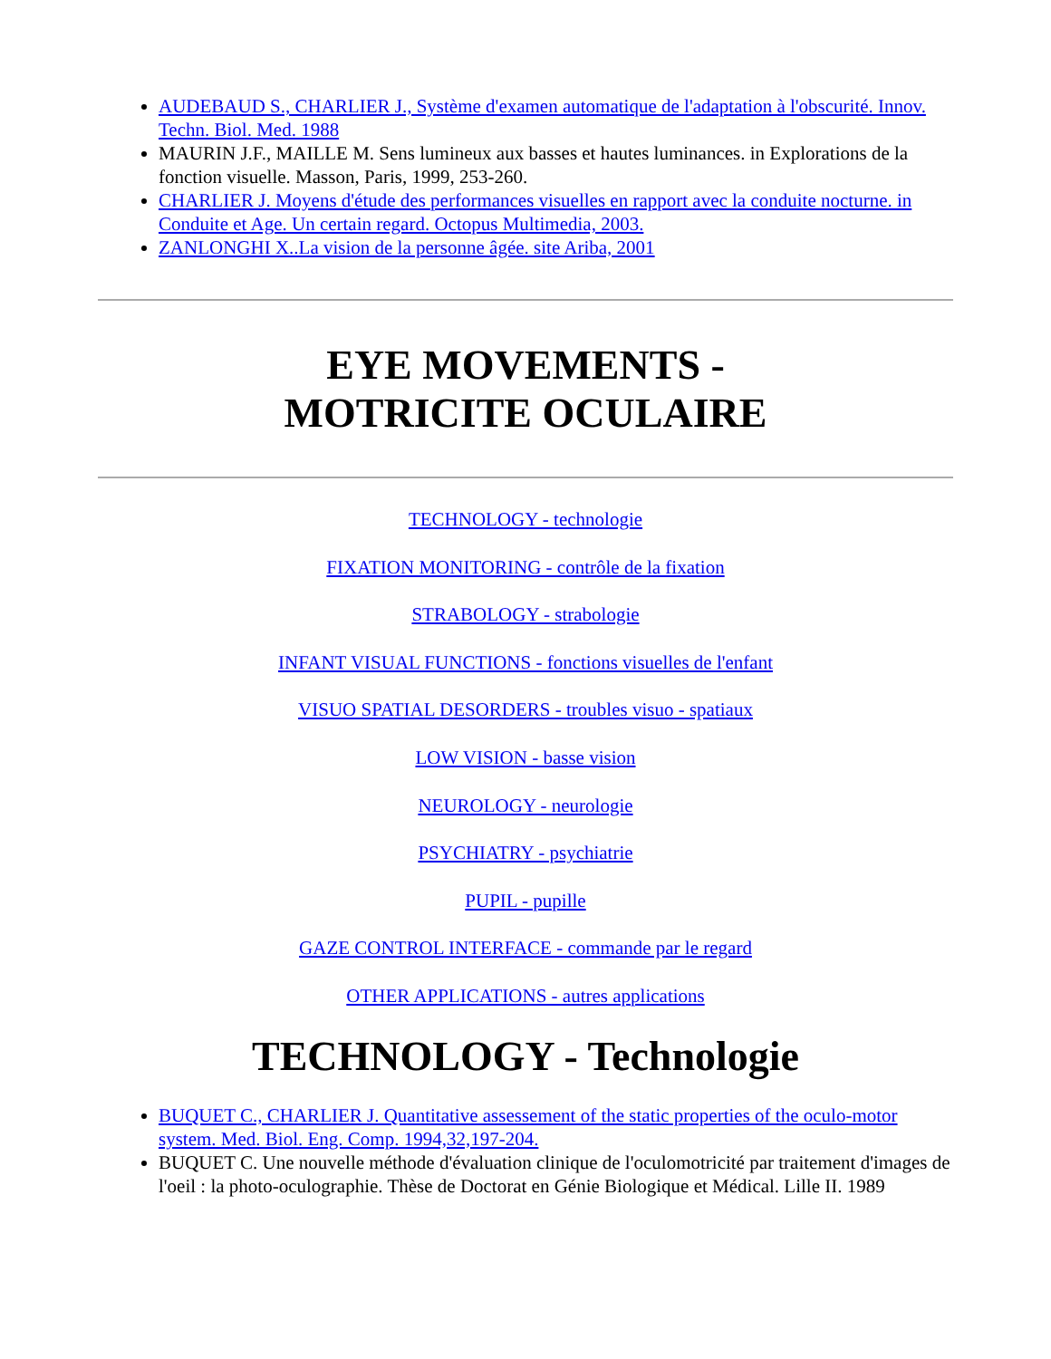AUDEBAUD S., CHARLIER J., Système d'examen automatique de l'adaptation à l'obscurité. Innov. Techn. Biol. Med. 1988
MAURIN J.F., MAILLE M. Sens lumineux aux basses et hautes luminances. in Explorations de la fonction visuelle. Masson, Paris, 1999, 253-260.
CHARLIER J. Moyens d'étude des performances visuelles en rapport avec la conduite nocturne. in Conduite et Age. Un certain regard. Octopus Multimedia, 2003.
ZANLONGHI X..La vision de la personne âgée. site Ariba, 2001
EYE MOVEMENTS -
MOTRICITE OCULAIRE
TECHNOLOGY - technologie
FIXATION MONITORING - contrôle de la fixation
STRABOLOGY - strabologie
INFANT VISUAL FUNCTIONS - fonctions visuelles de l'enfant
VISUO SPATIAL DESORDERS - troubles visuo - spatiaux
LOW VISION - basse vision
NEUROLOGY - neurologie
PSYCHIATRY - psychiatrie
PUPIL - pupille
GAZE CONTROL INTERFACE - commande par le regard
OTHER APPLICATIONS - autres applications
TECHNOLOGY - Technologie
BUQUET C., CHARLIER J. Quantitative assessement of the static properties of the oculo-motor system. Med. Biol. Eng. Comp. 1994,32,197-204.
BUQUET C. Une nouvelle méthode d'évaluation clinique de l'oculomotricité par traitement d'images de l'oeil : la photo-oculographie. Thèse de Doctorat en Génie Biologique et Médical. Lille II. 1989